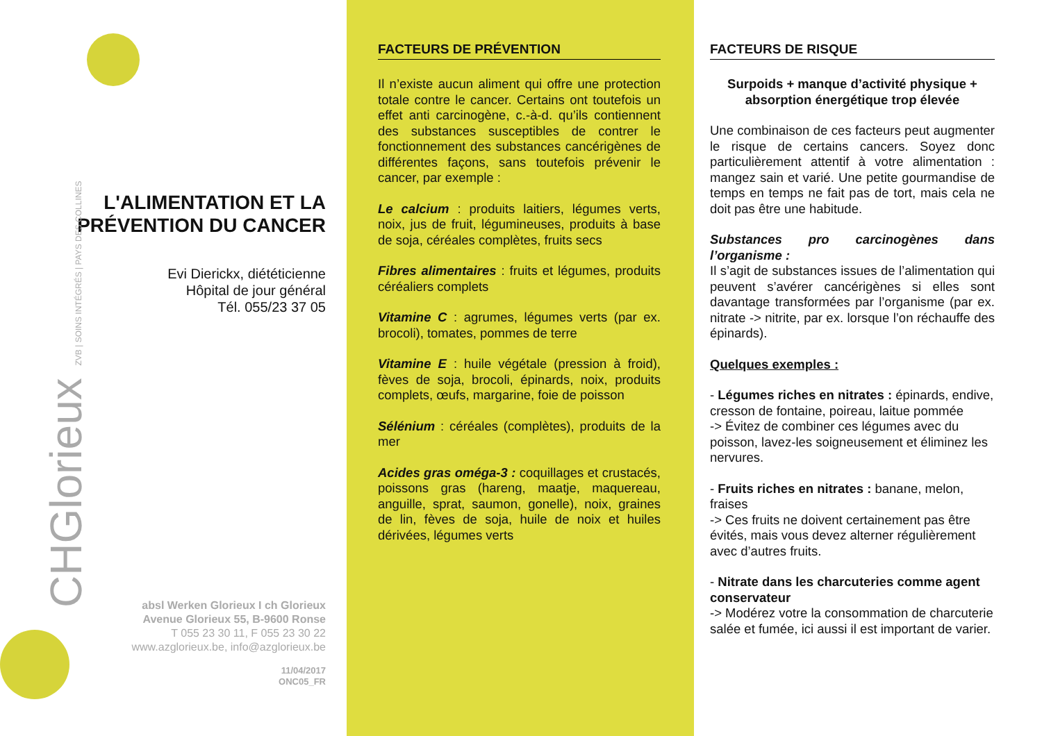L'ALIMENTATION ET LA
PRÉVENTION DU CANCER
Evi Dierickx, diététicienne
Hôpital de jour général
Tél. 055/23 37 05
CHGlorieux ZVB | SOINS INTÉGRÉS | PAYS DES COLLINES
absl Werken Glorieux I ch Glorieux
Avenue Glorieux 55, B-9600 Ronse
T 055 23 30 11, F 055 23 30 22
www.azglorieux.be, info@azglorieux.be
11/04/2017
ONC05_FR
FACTEURS DE PRÉVENTION
Il n’existe aucun aliment qui offre une protection totale contre le cancer. Certains ont toutefois un effet anti carcinogène, c.-à-d. qu’ils contiennent des substances susceptibles de contrer le fonctionnement des substances cancérigènes de différentes façons, sans toutefois prévenir le cancer, par exemple :
Le calcium : produits laitiers, légumes verts, noix, jus de fruit, légumineuses, produits à base de soja, céréales complètes, fruits secs
Fibres alimentaires : fruits et légumes, produits céréaliers complets
Vitamine C : agrumes, légumes verts (par ex. brocoli), tomates, pommes de terre
Vitamine E : huile végétale (pression à froid), fèves de soja, brocoli, épinards, noix, produits complets, œufs, margarine, foie de poisson
Sélénium : céréales (complètes), produits de la mer
Acides gras oméga-3 : coquillages et crustacés, poissons gras (hareng, maatje, maquereau, anguille, sprat, saumon, gonelle), noix, graines de lin, fèves de soja, huile de noix et huiles dérivées, légumes verts
FACTEURS DE RISQUE
Surpoids + manque d’activité physique + absorption énergétique trop élevée
Une combinaison de ces facteurs peut augmenter le risque de certains cancers. Soyez donc particulièrement attentif à votre alimentation : mangez sain et varié. Une petite gourmandise de temps en temps ne fait pas de tort, mais cela ne doit pas être une habitude.
Substances pro carcinogènes dans l’organisme :
Il s’agit de substances issues de l’alimentation qui peuvent s’avérer cancérigènes si elles sont davantage transformées par l’organisme (par ex. nitrate -> nitrite, par ex. lorsque l’on réchauffe des épinards).
Quelques exemples :
- Légumes riches en nitrates : épinards, endive, cresson de fontaine, poireau, laitue pommée
-> Évitez de combiner ces légumes avec du poisson, lavez-les soigneusement et éliminez les nervures.
- Fruits riches en nitrates : banane, melon, fraises
-> Ces fruits ne doivent certainement pas être évités, mais vous devez alterner régulièrement avec d’autres fruits.
- Nitrate dans les charcuteries comme agent conservateur
-> Modérez votre la consommation de charcuterie salée et fumée, ici aussi il est important de varier.